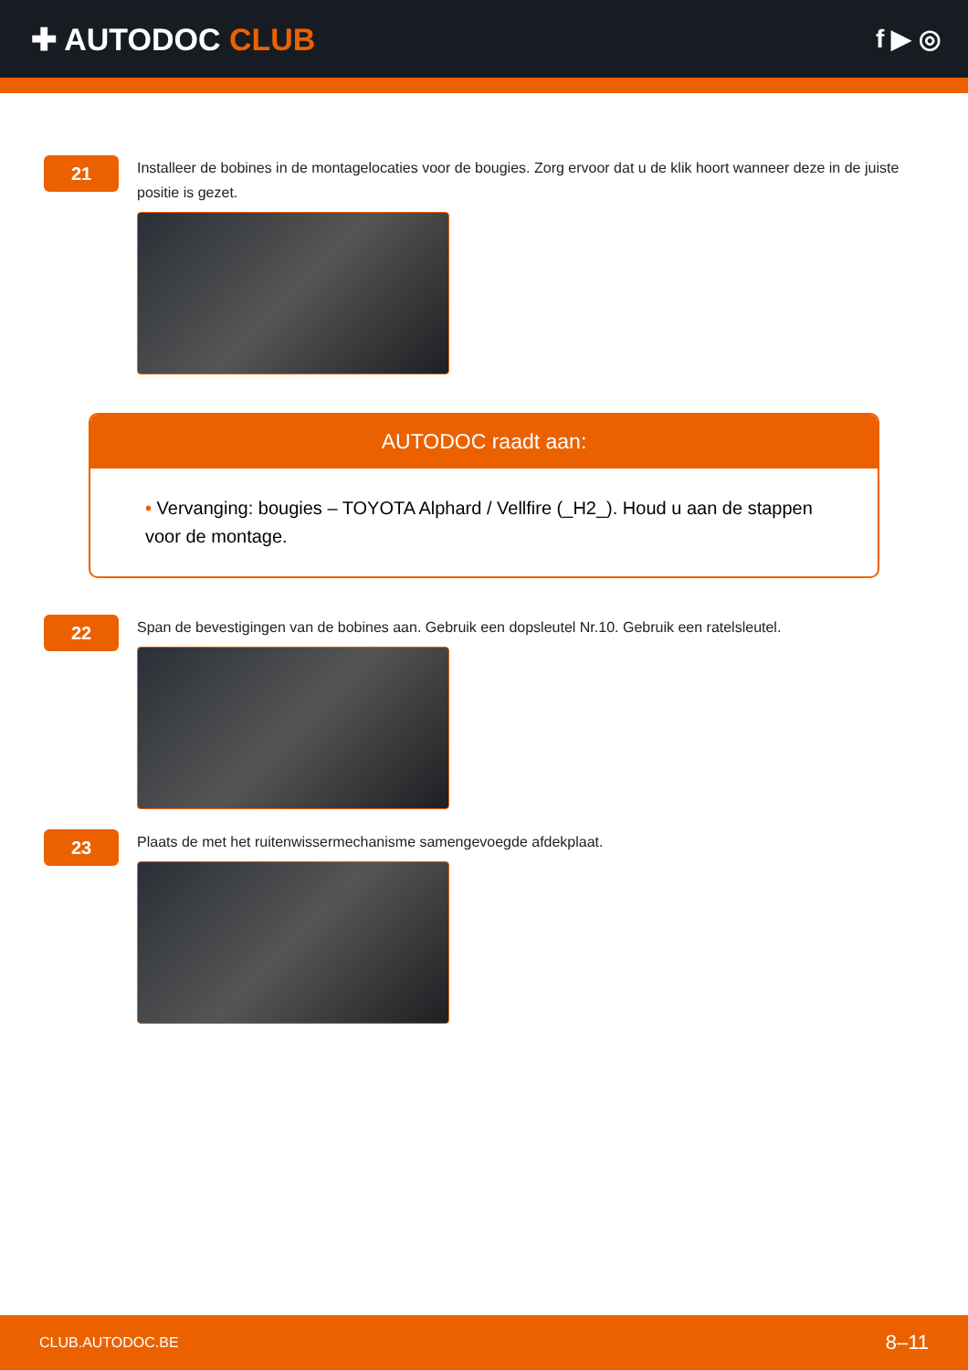✚ AUTODOC CLUB
f ▶ ◎
21
Installeer de bobines in de montagelocaties voor de bougies. Zorg ervoor dat u de klik hoort wanneer deze in de juiste positie is gezet.
AUTODOC raadt aan:
• Vervanging: bougies – TOYOTA Alphard / Vellfire (_H2_). Houd u aan de stappen voor de montage.
22
Span de bevestigingen van de bobines aan. Gebruik een dopsleutel Nr.10. Gebruik een ratelsleutel.
23
Plaats de met het ruitenwissermechanisme samengevoegde afdekplaat.
CLUB.AUTODOC.BE 8–11